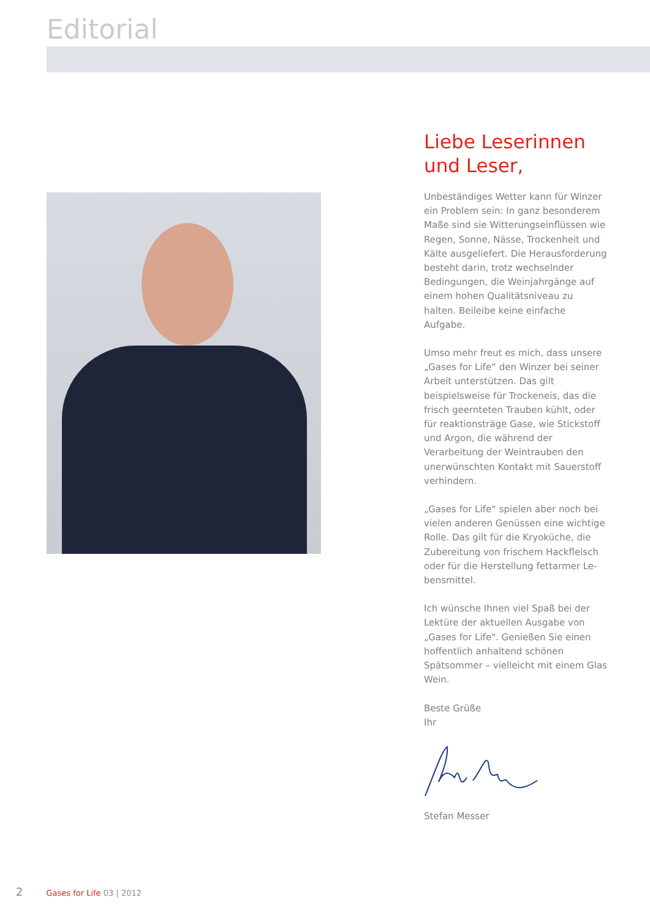Editorial
Liebe Leserinnen
und Leser,
Unbeständiges Wetter kann für Winzer ein Problem sein: In ganz besonderem Maße sind sie Witterungseinflüssen wie Regen, Sonne, Nässe, Trockenheit und Kälte ausgeliefert. Die Herausforde­rung besteht darin, trotz wechselnder Bedingungen, die Weinjahrgänge auf einem hohen Qualitätsniveau zu halten. Beileibe keine einfache Aufgabe.
Umso mehr freut es mich, dass un­sere „Gases for Life“ den Winzer bei seiner Arbeit unterstützen. Das gilt beispielsweise für Trockeneis, das die frisch geernteten Trauben kühlt, oder für reaktionsträge Gase, wie Stickstoff und Argon, die während der Verarbeitung der Weintrauben den unerwünschten Kontakt mit Sauerstoff verhindern.
„Gases for Life“ spielen aber noch bei vielen anderen Genüssen eine wichtige Rolle. Das gilt für die Kryoküche, die Zubereitung von frischem Hackfleisch oder für die Herstellung fettarmer Le­bensmittel.
Ich wünsche Ihnen viel Spaß bei der Lektüre der aktuellen Ausgabe von „Gases for Life". Genießen Sie einen hoffentlich anhaltend schönen Spätsom­mer – vielleicht mit einem Glas Wein.
Beste Grüße
Ihr
Stefan Messer
2 Gases for Life 03 | 2012